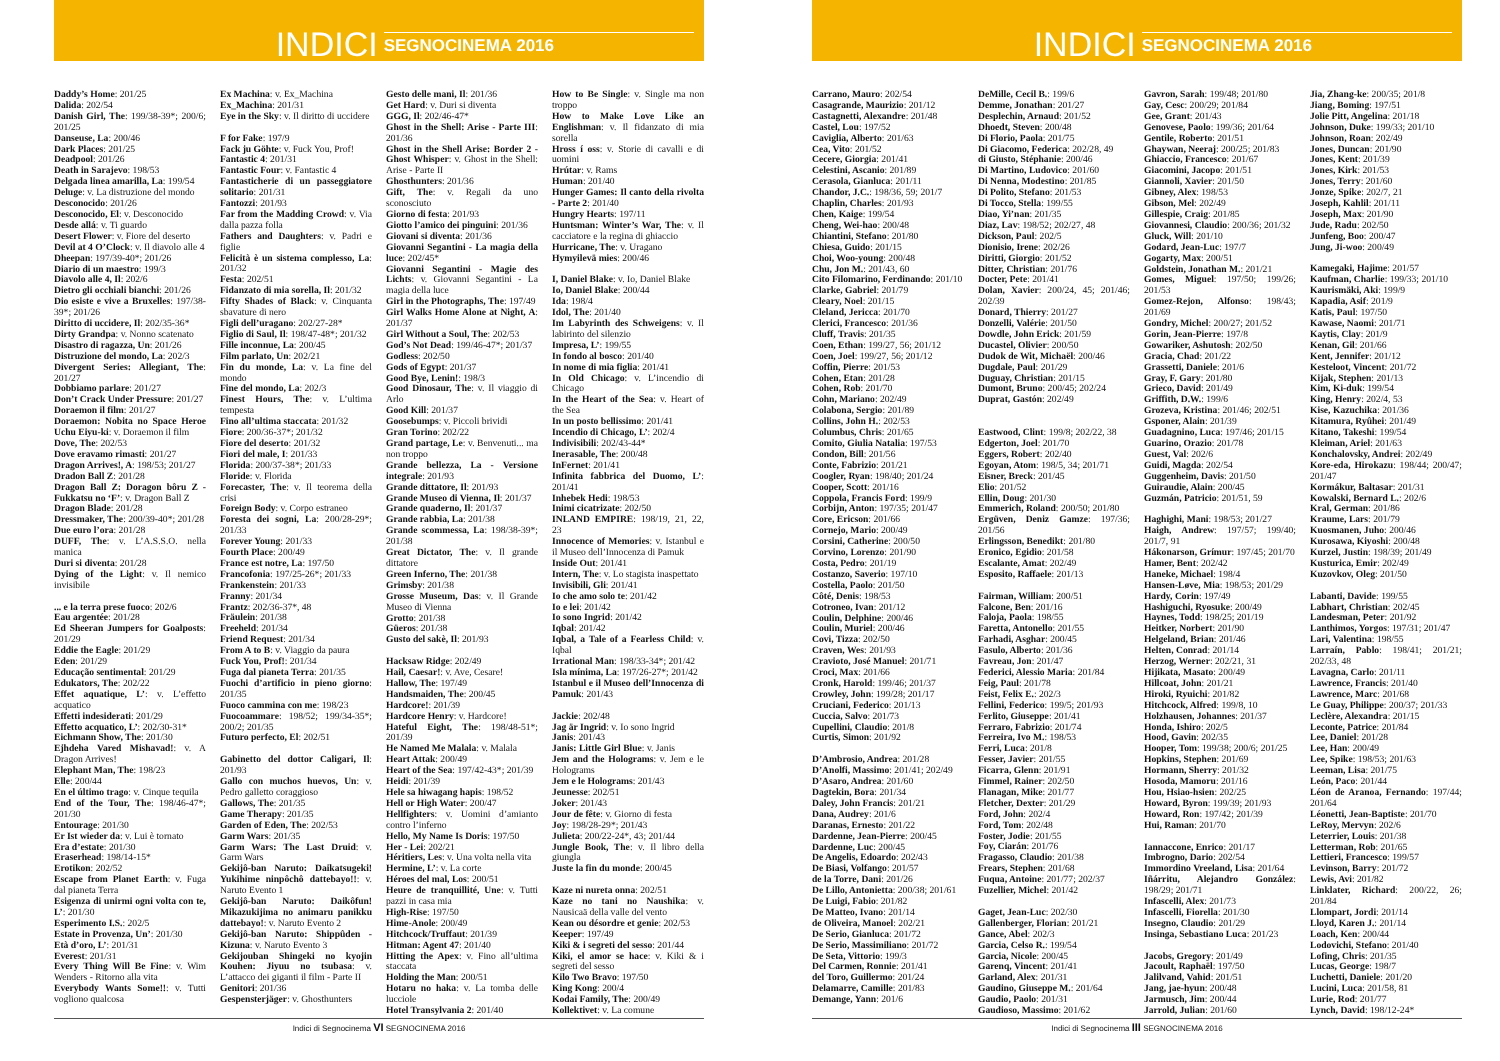INDICI SEGNOCINEMA 2016
Daddy’s Home: 201/25
Dalida: 202/54
Danish Girl, The: 199/38-39*; 200/6; 201/25
Danseuse, La: 200/46
Dark Places: 201/25
Deadpool: 201/26
Death in Sarajevo: 198/53
Delgada linea amarilla, La: 199/54
Deluge: v. La distruzione del mondo
Desconocido: 201/26
Desconocido, El: v. Desconocido
Desde allá: v. Ti guardo
Desert Flower: v. Fiore del deserto
Devil at 4 O’Clock: v. Il diavolo alle 4
Dheepan: 197/39-40*; 201/26
Diario di un maestro: 199/3
Diavolo alle 4, Il: 202/6
Dietro gli occhiali bianchi: 201/26
Dio esiste e vive a Bruxelles: 197/38-39*; 201/26
Diritto di uccidere, Il: 202/35-36*
Dirty Grandpa: v. Nonno scatenato
Disastro di ragazza, Un: 201/26
Distruzione del mondo, La: 202/3
Divergent Series: Allegiant, The: 201/27
Dobbiamo parlare: 201/27
Don’t Crack Under Pressure: 201/27
Doraemon il film: 201/27
Doraemon: Nobita no Space Heroe Uchu Eiyu-ki: v. Doraemon il film
Dove, The: 202/53
Dove eravamo rimasti: 201/27
Dragon Arrives!, A: 198/53; 201/27
Dradon Ball Z: 201/28
Dragon Ball Z: Doragon bôru Z - Fukkatsu no ‘F’: v. Dragon Ball Z
Dragon Blade: 201/28
Dressmaker, The: 200/39-40*; 201/28
Due euro l’ora: 201/28
DUFF, The: v. L’A.S.S.O. nella manica
Duri si diventa: 201/28
Dying of the Light: v. Il nemico invisibile
... e la terra prese fuoco: 202/6
Eau argentée: 201/28
Ed Sheeran Jumpers for Goalposts: 201/29
Eddie the Eagle: 201/29
Eden: 201/29
Educação sentimental: 201/29
Edukators, The: 202/22
Effet aquatique, L’: v. L’effetto acquatico
Effetti indesiderati: 201/29
Effetto acquatico, L’: 202/30-31*
Eichmann Show, The: 201/30
Ejhdeha Vared Mishavad!: v. A Dragon Arrives!
Elephant Man, The: 198/23
Elle: 200/44
En el último trago: v. Cinque tequila
End of the Tour, The: 198/46-47*; 201/30
Entourage: 201/30
Er Ist wieder da: v. Lui è tornato
Era d’estate: 201/30
Eraserhead: 198/14-15*
Erotikon: 202/52
Escape from Planet Earth: v. Fuga dal pianeta Terra
Esigenza di unirmi ogni volta con te, L’: 201/30
Esperimento I.S.: 202/5
Estate in Provenza, Un’: 201/30
Età d’oro, L’: 201/31
Everest: 201/31
Every Thing Will Be Fine: v. Wim Wenders - Ritorno alla vita
Everybody Wants Some!!: v. Tutti vogliono qualcosa
Ex Machina: v. Ex_Machina
Ex_Machina: 201/31
Eye in the Sky: v. Il diritto di uccidere
F for Fake: 197/9
Fack ju Göhte: v. Fuck You, Prof!
Fantastic 4: 201/31
Fantastic Four: v. Fantastic 4
Fantasticherie di un passeggiatore solitario: 201/31
Fantozzi: 201/93
Far from the Madding Crowd: v. Via dalla pazza folla
Fathers and Daughters: v. Padri e figlie
Felicità è un sistema complesso, La: 201/32
Festa: 202/51
Fidanzato di mia sorella, Il: 201/32
Fifty Shades of Black: v. Cinquanta sbavature di nero
Figli dell’uragano: 202/27-28*
Figlio di Saul, Il: 198/47-48*; 201/32
Fille inconnue, La: 200/45
Film parlato, Un: 202/21
Fin du monde, La: v. La fine del mondo
Fine del mondo, La: 202/3
Finest Hours, The: v. L’ultima tempesta
Fino all’ultima staccata: 201/32
Fiore: 200/36-37*; 201/32
Fiore del deserto: 201/32
Fiori del male, I: 201/33
Florida: 200/37-38*; 201/33
Floride: v. Florida
Forecaster, The: v. Il teorema della crisi
Foreign Body: v. Corpo estraneo
Foresta dei sogni, La: 200/28-29*; 201/33
Forever Young: 201/33
Fourth Place: 200/49
France est notre, La: 197/50
Francofonia: 197/25-26*; 201/33
Frankenstein: 201/33
Franny: 201/34
Frantz: 202/36-37*, 48
Fräulein: 201/38
Freeheld: 201/34
Friend Request: 201/34
From A to B: v. Viaggio da paura
Fuck You, Prof!: 201/34
Fuga dal pianeta Terra: 201/35
Fuochi d’artificio in pieno giorno: 201/35
Fuoco cammina con me: 198/23
Fuocoammare: 198/52; 199/34-35*; 200/2; 201/35
Futuro perfecto, El: 202/51
Gabinetto del dottor Caligari, Il: 201/93
Gallo con muchos huevos, Un: v. Pedro galletto coraggioso
Gallows, The: 201/35
Game Therapy: 201/35
Garden of Eden, The: 202/53
Garm Wars: 201/35
Garm Wars: The Last Druid: v. Garm Wars
Gekijô-ban Naruto: Daikatsugeki! Yukihime ninpôchô dattebayo!!: v. Naruto Evento 1
Gekijô-ban Naruto: Daikôfun! Mikazukijima no animaru panikku dattebayo!: v. Naruto Evento 2
Gekijô-ban Naruto: Shippûden - Kizuna: v. Naruto Evento 3
Gekijouban Shingeki no kyojin Kouhen: Jiyuu no tsubasa: v. L’attacco dei giganti il film - Parte II
Genitori: 201/36
Gespensterjäger: v. Ghosthunters
Gesto delle mani, Il: 201/36
Get Hard: v. Duri si diventa
GGG, Il: 202/46-47*
Ghost in the Shell: Arise - Parte III: 201/36
Ghost in the Shell Arise: Border 2 - Ghost Whisper: v. Ghost in the Shell: Arise - Parte II
Ghosthunters: 201/36
Gift, The: v. Regali da uno sconosciuto
Giorno di festa: 201/93
Giotto l’amico dei pinguini: 201/36
Giovani si diventa: 201/36
Giovanni Segantini - La magia della luce: 202/45*
Giovanni Segantini - Magie des Lichts: v. Giovanni Segantini - La magia della luce
Girl in the Photographs, The: 197/49
Girl Walks Home Alone at Night, A: 201/37
Girl Without a Soul, The: 202/53
God’s Not Dead: 199/46-47*; 201/37
Godless: 202/50
Gods of Egypt: 201/37
Good Bye, Lenin!: 198/3
Good Dinosaur, The: v. Il viaggio di Arlo
Good Kill: 201/37
Goosebumps: v. Piccoli brividi
Gran Torino: 202/22
Grand partage, Le: v. Benvenuti... ma non troppo
Grande bellezza, La - Versione integrale: 201/93
Grande dittatore, Il: 201/93
Grande Museo di Vienna, Il: 201/37
Grande quaderno, Il: 201/37
Grande rabbia, La: 201/38
Grande scommessa, La: 198/38-39*; 201/38
Great Dictator, The: v. Il grande dittatore
Green Inferno, The: 201/38
Grimsby: 201/38
Grosse Museum, Das: v. Il Grande Museo di Vienna
Grotto: 201/38
Güeros: 201/38
Gusto del sakè, Il: 201/93
Hacksaw Ridge: 202/49
Hail, Caesar!: v. Ave, Cesare!
Hallow, The: 197/49
Handsmaiden, The: 200/45
Hardcore!: 201/39
Hardcore Henry: v. Hardcore!
Hateful Eight, The: 198/48-51*; 201/39
He Named Me Malala: v. Malala
Heart Attak: 200/49
Heart of the Sea: 197/42-43*; 201/39
Heidi: 201/39
Hele sa hiwagang hapis: 198/52
Hell or High Water: 200/47
Hellfighters: v. Uomini d’amianto contro l’inferno
Hello, My Name Is Doris: 197/50
Her - Lei: 202/21
Héritiers, Les: v. Una volta nella vita
Hermine, L’: v. La corte
Héroes del mal, Los: 200/51
Heure de tranquillité, Une: v. Tutti pazzi in casa mia
High-Rise: 197/50
Hime-Anole: 200/49
Hitchcock/Truffaut: 201/39
Hitman: Agent 47: 201/40
Hitting the Apex: v. Fino all’ultima staccata
Holding the Man: 200/51
Hotaru no haka: v. La tomba delle lucciole
Hotel Transylvania 2: 201/40
How to Be Single: v. Single ma non troppo
How to Make Love Like an Englishman: v. Il fidanzato di mia sorella
Hross í oss: v. Storie di cavalli e di uomini
Hrútar: v. Rams
Human: 201/40
Hunger Games: Il canto della rivolta - Parte 2: 201/40
Hungry Hearts: 197/11
Huntsman: Winter’s War, The: v. Il cacciatore e la regina di ghiaccio
Hurricane, The: v. Uragano
Hymyilevä mies: 200/46
I, Daniel Blake: v. Io, Daniel Blake
Io, Daniel Blake: 200/44
Ida: 198/4
Idol, The: 201/40
Im Labyrinth des Schweigens: v. Il labirinto del silenzio
Impresa, L’: 199/55
In fondo al bosco: 201/40
In nome di mia figlia: 201/41
In Old Chicago: v. L’incendio di Chicago
In the Heart of the Sea: v. Heart of the Sea
In un posto bellissimo: 201/41
Incendio di Chicago, L’: 202/4
Indivisibili: 202/43-44*
Inerasable, The: 200/48
InFernet: 201/41
Infinita fabbrica del Duomo, L’: 201/41
Inhebek Hedi: 198/53
Inimi cicatrizate: 202/50
INLAND EMPIRE: 198/19, 21, 22, 23
Innocence of Memories: v. Istanbul e il Museo dell’Innocenza di Pamuk
Inside Out: 201/41
Intern, The: v. Lo stagista inaspettato
Invisibili, Gli: 201/41
Io che amo solo te: 201/42
Io e lei: 201/42
Io sono Ingrid: 201/42
Iqbal: 201/42
Iqbal, a Tale of a Fearless Child: v. Iqbal
Irrational Man: 198/33-34*; 201/42
Isla mínima, La: 197/26-27*; 201/42
Istanbul e il Museo dell’Innocenza di Pamuk: 201/43
Jackie: 202/48
Jag är Ingrid: v. Io sono Ingrid
Janis: 201/43
Janis: Little Girl Blue: v. Janis
Jem and the Holograms: v. Jem e le Holograms
Jem e le Holograms: 201/43
Jeunesse: 202/51
Joker: 201/43
Jour de fête: v. Giorno di festa
Joy: 198/28-29*; 201/43
Julieta: 200/22-24*, 43; 201/44
Jungle Book, The: v. Il libro della giungla
Juste la fin du monde: 200/45
Kaze ni nureta onna: 202/51
Kaze no tani no Naushika: v. Nausicaä della valle del vento
Kean ou désordre et genie: 202/53
Keeper: 197/49
Kiki & i segreti del sesso: 201/44
Kiki, el amor se hace: v. Kiki & i segreti del sesso
Kilo Two Bravo: 197/50
King Kong: 200/4
Kodai Family, The: 200/49
Kollektivet: v. La comune
Indici di Segnocinema VI SEGNOCINEMA 2016
INDICI SEGNOCINEMA 2016
Carrano, Mauro: 202/54
Casagrande, Maurizio: 201/12
Castagnetti, Alexandre: 201/48
Castel, Lou: 197/52
Caviglia, Alberto: 201/63
Cea, Vito: 201/52
Cecere, Giorgia: 201/41
Celestini, Ascanio: 201/89
Cerasola, Gianluca: 201/11
Chandor, J.C.: 198/36, 59; 201/7
Chaplin, Charles: 201/93
Chen, Kaige: 199/54
Cheng, Wei-hao: 200/48
Chiantini, Stefano: 201/80
Chiesa, Guido: 201/15
Choi, Woo-young: 200/48
Chu, Jon M.: 201/43, 60
Cito Filomarino, Ferdinando: 201/10
Clarke, Gabriel: 201/79
Cleary, Noel: 201/15
Cleland, Jericca: 201/70
Clerici, Francesco: 201/36
Cluff, Travis: 201/35
Coen, Ethan: 199/27, 56; 201/12
Coen, Joel: 199/27, 56; 201/12
Coffin, Pierre: 201/53
Cohen, Etan: 201/28
Cohen, Rob: 201/70
Cohn, Mariano: 202/49
Colabona, Sergio: 201/89
Collins, John H.: 202/53
Columbus, Chris: 201/65
Comito, Giulia Natalia: 197/53
Condon, Bill: 201/56
Conte, Fabrizio: 201/21
Coogler, Ryan: 198/40; 201/24
Cooper, Scott: 201/16
Coppola, Francis Ford: 199/9
Corbijn, Anton: 197/35; 201/47
Core, Ericson: 201/66
Cornejo, Mario: 200/49
Corsini, Catherine: 200/50
Corvino, Lorenzo: 201/90
Costa, Pedro: 201/19
Costanzo, Saverio: 197/10
Costella, Paolo: 201/50
Côté, Denis: 198/53
Cotroneo, Ivan: 201/12
Coulin, Delphine: 200/46
Coulin, Muriel: 200/46
Covi, Tizza: 202/50
Craven, Wes: 201/93
Cravioto, José Manuel: 201/71
Croci, Max: 201/66
Cronk, Harold: 199/46; 201/37
Crowley, John: 199/28; 201/17
Cruciani, Federico: 201/13
Cuccia, Salvo: 201/73
Cupellini, Claudio: 201/8
Curtis, Simon: 201/92
D’Ambrosio, Andrea: 201/28
D’Anolfi, Massimo: 201/41; 202/49
D’Asaro, Andrea: 201/60
Dagtekin, Bora: 201/34
Daley, John Francis: 201/21
Dana, Audrey: 201/6
Daranas, Ernesto: 201/22
Dardenne, Jean-Pierre: 200/45
Dardenne, Luc: 200/45
De Angelis, Edoardo: 202/43
De Biasi, Volfango: 201/57
de la Torre, Dani: 201/26
De Lillo, Antonietta: 200/38; 201/61
De Luigi, Fabio: 201/82
De Matteo, Ivano: 201/14
de Oliveira, Manoel: 202/21
De Serio, Gianluca: 201/72
De Serio, Massimiliano: 201/72
De Seta, Vittorio: 199/3
Del Carmen, Ronnie: 201/41
del Toro, Guillermo: 201/24
Delamarre, Camille: 201/83
Demange, Yann: 201/6
DeMille, Cecil B.: 199/6
Demme, Jonathan: 201/27
Desplechin, Arnaud: 201/52
Dhoedt, Steven: 200/48
Di Florio, Paola: 201/75
Di Giacomo, Federica: 202/28, 49
di Giusto, Stéphanie: 200/46
Di Martino, Ludovico: 201/60
Di Nenna, Modestino: 201/85
Di Polito, Stefano: 201/53
Di Tocco, Stella: 199/55
Diao, Yi’nan: 201/35
Diaz, Lav: 198/52; 202/27, 48
Dickson, Paul: 202/5
Dionisio, Irene: 202/26
Diritti, Giorgio: 201/52
Ditter, Christian: 201/76
Docter, Pete: 201/41
Dolan, Xavier: 200/24, 45; 201/46; 202/39
Donard, Thierry: 201/27
Donzelli, Valérie: 201/50
Dowdle, John Erick: 201/59
Ducastel, Olivier: 200/50
Dudok de Wit, Michaël: 200/46
Dugdale, Paul: 201/29
Duguay, Christian: 201/15
Dumont, Bruno: 200/45; 202/24
Duprat, Gastón: 202/49
Eastwood, Clint: 199/8; 202/22, 38
Edgerton, Joel: 201/70
Eggers, Robert: 202/40
Egoyan, Atom: 198/5, 34; 201/71
Eisner, Breck: 201/45
Elio: 201/52
Ellin, Doug: 201/30
Emmerich, Roland: 200/50; 201/80
Ergüven, Deniz Gamze: 197/36; 201/56
Erlingsson, Benedikt: 201/80
Eronico, Egidio: 201/58
Escalante, Amat: 202/49
Esposito, Raffaele: 201/13
Fairman, William: 200/51
Falcone, Ben: 201/16
Faloja, Paola: 198/55
Faretta, Antonello: 201/55
Farhadi, Asghar: 200/45
Fasulo, Alberto: 201/36
Favreau, Jon: 201/47
Federici, Alessio Maria: 201/84
Feig, Paul: 201/78
Feist, Felix E.: 202/3
Fellini, Federico: 199/5; 201/93
Ferlito, Giuseppe: 201/41
Ferraro, Fabrizio: 201/74
Ferreira, Ivo M.: 198/53
Ferri, Luca: 201/8
Fesser, Javier: 201/55
Ficarra, Glenn: 201/91
Fimmel, Rainer: 202/50
Flanagan, Mike: 201/77
Fletcher, Dexter: 201/29
Ford, John: 202/4
Ford, Tom: 202/48
Foster, Jodie: 201/55
Foy, Ciarán: 201/76
Fragasso, Claudio: 201/38
Frears, Stephen: 201/68
Fuqua, Antoine: 201/77; 202/37
Fuzellier, Michel: 201/42
Gaget, Jean-Luc: 202/30
Gallenberger, Florian: 201/21
Gance, Abel: 202/3
Garcia, Celso R.: 199/54
Garcia, Nicole: 200/45
Garenq, Vincent: 201/41
Garland, Alex: 201/31
Gaudino, Giuseppe M.: 201/64
Gaudio, Paolo: 201/31
Gaudioso, Massimo: 201/62
Gavron, Sarah: 199/48; 201/80
Gay, Cesc: 200/29; 201/84
Gee, Grant: 201/43
Genovese, Paolo: 199/36; 201/64
Gentile, Roberto: 201/51
Ghaywan, Neeraj: 200/25; 201/83
Ghiaccio, Francesco: 201/67
Giacomini, Jacopo: 201/51
Giannoli, Xavier: 201/50
Gibney, Alex: 198/53
Gibson, Mel: 202/49
Gillespie, Craig: 201/85
Giovannesi, Claudio: 200/36; 201/32
Gluck, Will: 201/10
Godard, Jean-Luc: 197/7
Gogarty, Max: 200/51
Goldstein, Jonathan M.: 201/21
Gomes, Miguel: 197/50; 199/26; 201/53
Gomez-Rejon, Alfonso: 198/43; 201/69
Gondry, Michel: 200/27; 201/52
Gorin, Jean-Pierre: 197/8
Gowariker, Ashutosh: 202/50
Gracia, Chad: 201/22
Grassetti, Daniele: 201/6
Gray, F. Gary: 201/80
Grieco, David: 201/49
Griffith, D.W.: 199/6
Grozeva, Kristina: 201/46; 202/51
Gsponer, Alain: 201/39
Guadagnino, Luca: 197/46; 201/15
Guarino, Orazio: 201/78
Guest, Val: 202/6
Guidi, Magda: 202/54
Guggenheim, Davis: 201/50
Guiraudie, Alain: 200/45
Guzmán, Patricio: 201/51, 59
Haghighi, Mani: 198/53; 201/27
Haigh, Andrew: 197/57; 199/40; 201/7, 91
Hákonarson, Grímur: 197/45; 201/70
Hamer, Bent: 202/42
Haneke, Michael: 198/4
Hansen-Løve, Mia: 198/53; 201/29
Hardy, Corin: 197/49
Hashiguchi, Ryosuke: 200/49
Haynes, Todd: 198/25; 201/19
Heitker, Norbert: 201/90
Helgeland, Brian: 201/46
Helten, Conrad: 201/14
Herzog, Werner: 202/21, 31
Hijikata, Masato: 200/49
Hillcoat, John: 201/21
Hiroki, Ryuichi: 201/82
Hitchcock, Alfred: 199/8, 10
Holzhausen, Johannes: 201/37
Honda, Ishiro: 202/5
Hood, Gavin: 202/35
Hooper, Tom: 199/38; 200/6; 201/25
Hopkins, Stephen: 201/69
Hormann, Sherry: 201/32
Hosoda, Mamoru: 201/16
Hou, Hsiao-hsien: 202/25
Howard, Byron: 199/39; 201/93
Howard, Ron: 197/42; 201/39
Hui, Raman: 201/70
Iannaccone, Enrico: 201/17
Imbrogno, Dario: 202/54
Immordino Vreeland, Lisa: 201/64
Iñárritu, Alejandro González: 198/29; 201/71
Infascelli, Alex: 201/73
Infascelli, Fiorella: 201/30
Insegno, Claudio: 201/29
Insinga, Sebastiano Luca: 201/23
Jacobs, Gregory: 201/49
Jacoult, Raphaël: 197/50
Jalilvand, Vahid: 201/51
Jang, jae-hyun: 200/48
Jarmusch, Jim: 200/44
Jarrold, Julian: 201/60
Jia, Zhang-ke: 200/35; 201/8
Jiang, Boming: 197/51
Jolie Pitt, Angelina: 201/18
Johnson, Duke: 199/33; 201/10
Johnson, Roan: 202/49
Jones, Duncan: 201/90
Jones, Kent: 201/39
Jones, Kirk: 201/53
Jones, Terry: 201/60
Jonze, Spike: 202/7, 21
Joseph, Kahlil: 201/11
Joseph, Max: 201/90
Jude, Radu: 202/50
Junfeng, Boo: 200/47
Jung, Ji-woo: 200/49
Kamegaki, Hajime: 201/57
Kaufman, Charlie: 199/33; 201/10
Kaurismäki, Aki: 199/9
Kapadia, Asif: 201/9
Katis, Paul: 197/50
Kawase, Naomi: 201/71
Kaytis, Clay: 201/9
Kenan, Gil: 201/66
Kent, Jennifer: 201/12
Kesteloot, Vincent: 201/72
Kijak, Stephen: 201/13
Kim, Ki-duk: 199/54
King, Henry: 202/4, 53
Kise, Kazuchika: 201/36
Kitamura, Ryûhei: 201/49
Kitano, Takeshi: 199/54
Kleiman, Ariel: 201/63
Konchalovsky, Andrei: 202/49
Kore-eda, Hirokazu: 198/44; 200/47; 201/47
Kormákur, Baltasar: 201/31
Kowalski, Bernard L.: 202/6
Kral, German: 201/86
Kraume, Lars: 201/79
Kuosmanen, Juho: 200/46
Kurosawa, Kiyoshi: 200/48
Kurzel, Justin: 198/39; 201/49
Kusturica, Emir: 202/49
Kuzovkov, Oleg: 201/50
Labanti, Davide: 199/55
Labhart, Christian: 202/45
Landesman, Peter: 201/92
Lanthimos, Yorgos: 197/31; 201/47
Lari, Valentina: 198/55
Larraín, Pablo: 198/41; 201/21; 202/33, 48
Lavagna, Carlo: 201/11
Lawrence, Francis: 201/40
Lawrence, Marc: 201/68
Le Guay, Philippe: 200/37; 201/33
Leclère, Alexandra: 201/15
Leconte, Patrice: 201/84
Lee, Daniel: 201/28
Lee, Han: 200/49
Lee, Spike: 198/53; 201/63
Leeman, Lisa: 201/75
León, Paco: 201/44
Léon de Aranoa, Fernando: 197/44; 201/64
Léonetti, Jean-Baptiste: 201/70
LeRoy, Mervyn: 202/6
Leterrier, Louis: 201/38
Letterman, Rob: 201/65
Lettieri, Francesco: 199/57
Levinson, Barry: 201/72
Lewis, Avi: 201/82
Linklater, Richard: 200/22, 26; 201/84
Llompart, Jordi: 201/14
Lloyd, Karen J.: 201/14
Loach, Ken: 200/44
Lodovichi, Stefano: 201/40
Lofing, Chris: 201/35
Lucas, George: 198/7
Luchetti, Daniele: 201/20
Lucini, Luca: 201/58, 81
Lurie, Rod: 201/77
Lynch, David: 198/12-24*
Indici di Segnocinema III SEGNOCINEMA 2016